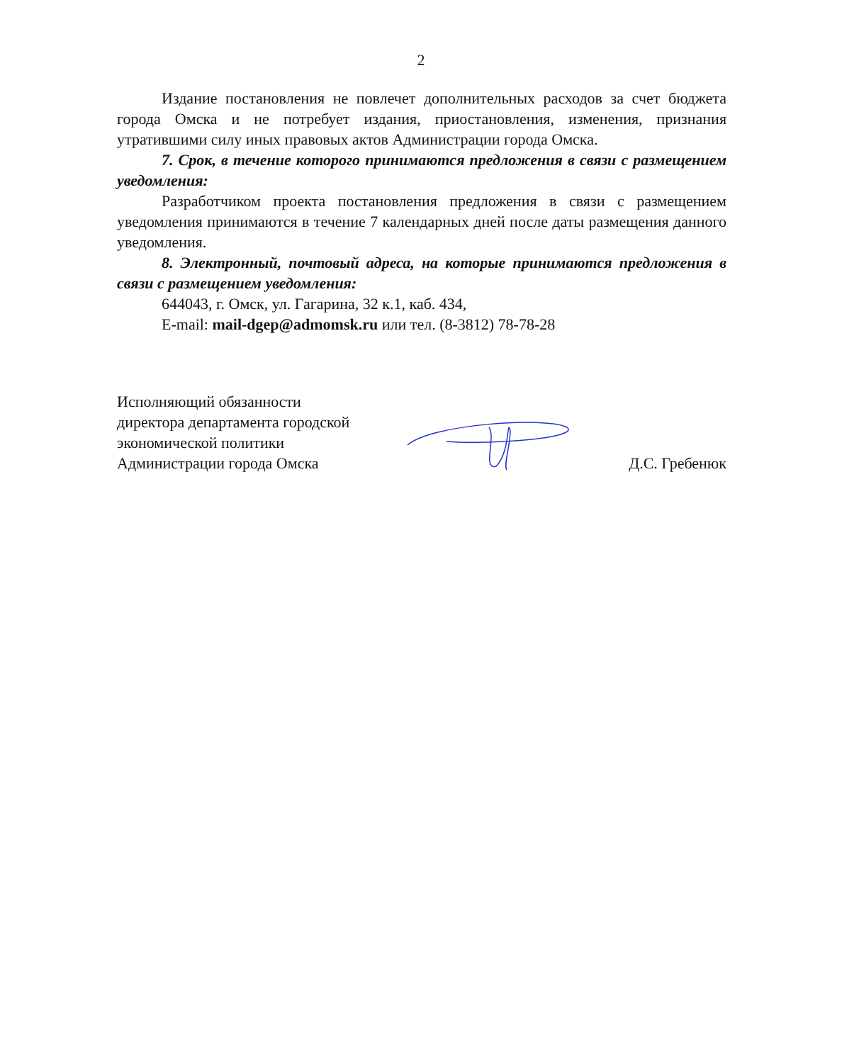2
Издание постановления не повлечет дополнительных расходов за счет бюджета города Омска и не потребует издания, приостановления, изменения, признания утратившими силу иных правовых актов Администрации города Омска.
7. Срок, в течение которого принимаются предложения в связи с размещением уведомления:
Разработчиком проекта постановления предложения в связи с размещением уведомления принимаются в течение 7 календарных дней после даты размещения данного уведомления.
8. Электронный, почтовый адреса, на которые принимаются предложения в связи с размещением уведомления:
644043, г. Омск, ул. Гагарина, 32 к.1, каб. 434,
E-mail: mail-dgep@admomsk.ru или тел. (8-3812) 78-78-28
Исполняющий обязанности
директора департамента городской
экономической политики
Администрации города Омска
Д.С. Гребенюк